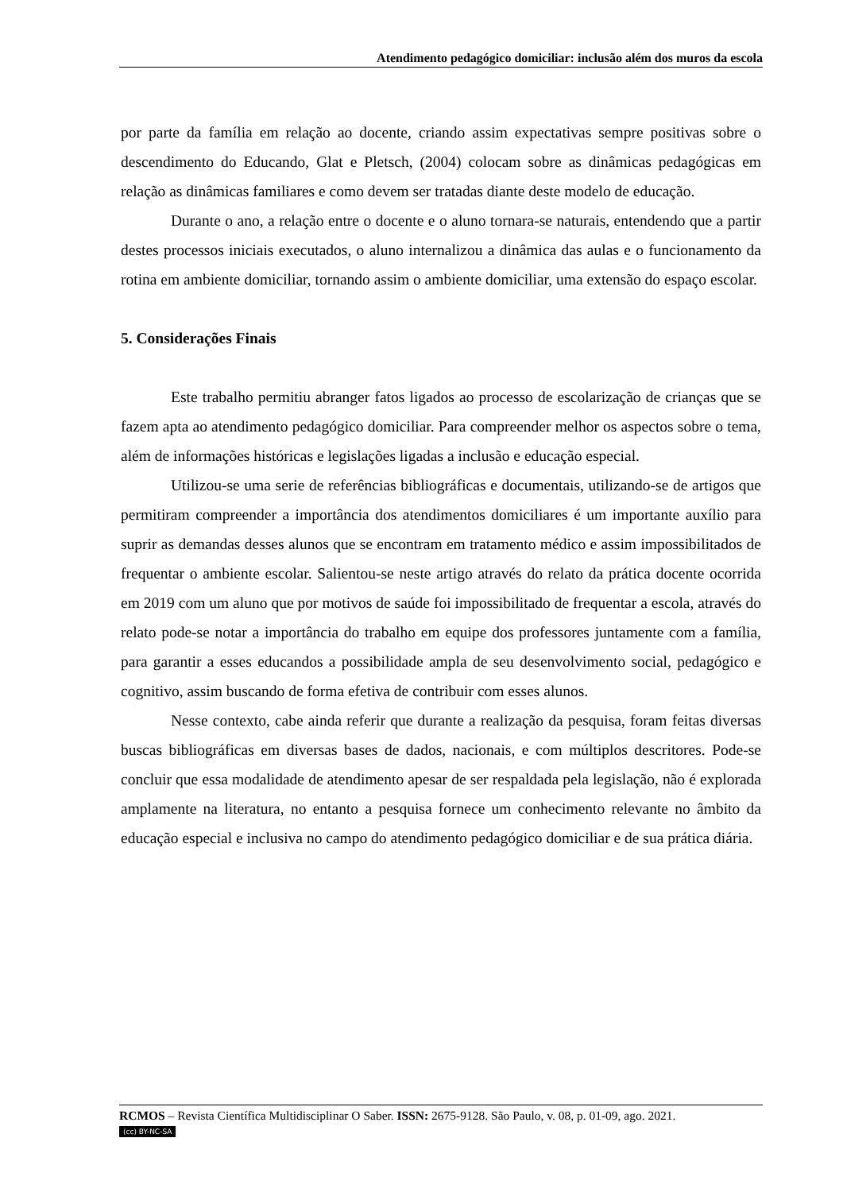Atendimento pedagógico domiciliar: inclusão além dos muros da escola
por parte da família em relação ao docente, criando assim expectativas sempre positivas sobre o descendimento do Educando, Glat e Pletsch, (2004) colocam sobre as dinâmicas pedagógicas em relação as dinâmicas familiares e como devem ser tratadas diante deste modelo de educação.
Durante o ano, a relação entre o docente e o aluno tornara-se naturais, entendendo que a partir destes processos iniciais executados, o aluno internalizou a dinâmica das aulas e o funcionamento da rotina em ambiente domiciliar, tornando assim o ambiente domiciliar, uma extensão do espaço escolar.
5. Considerações Finais
Este trabalho permitiu abranger fatos ligados ao processo de escolarização de crianças que se fazem apta ao atendimento pedagógico domiciliar. Para compreender melhor os aspectos sobre o tema, além de informações históricas e legislações ligadas a inclusão e educação especial.
Utilizou-se uma serie de referências bibliográficas e documentais, utilizando-se de artigos que permitiram compreender a importância dos atendimentos domiciliares é um importante auxílio para suprir as demandas desses alunos que se encontram em tratamento médico e assim impossibilitados de frequentar o ambiente escolar. Salientou-se neste artigo através do relato da prática docente ocorrida em 2019 com um aluno que por motivos de saúde foi impossibilitado de frequentar a escola, através do relato pode-se notar a importância do trabalho em equipe dos professores juntamente com a família, para garantir a esses educandos a possibilidade ampla de seu desenvolvimento social, pedagógico e cognitivo, assim buscando de forma efetiva de contribuir com esses alunos.
Nesse contexto, cabe ainda referir que durante a realização da pesquisa, foram feitas diversas buscas bibliográficas em diversas bases de dados, nacionais, e com múltiplos descritores. Pode-se concluir que essa modalidade de atendimento apesar de ser respaldada pela legislação, não é explorada amplamente na literatura, no entanto a pesquisa fornece um conhecimento relevante no âmbito da educação especial e inclusiva no campo do atendimento pedagógico domiciliar e de sua prática diária.
RCMOS – Revista Científica Multidisciplinar O Saber. ISSN: 2675-9128. São Paulo, v. 08, p. 01-09, ago. 2021.
(cc) BY-NC-SA